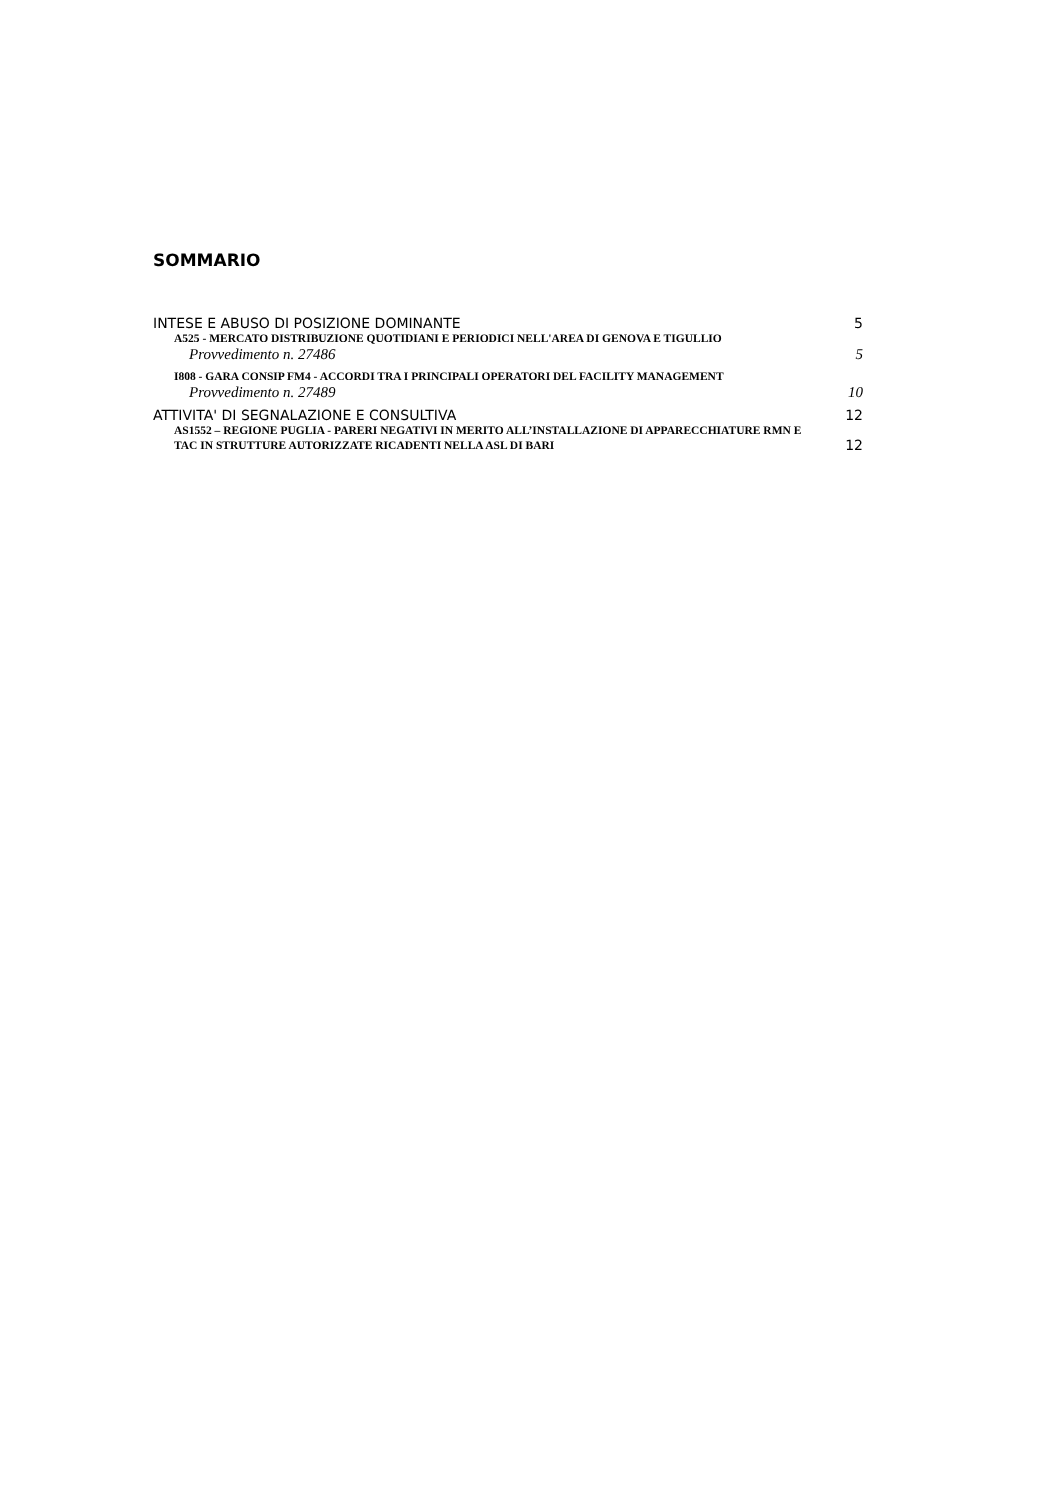SOMMARIO
INTESE E ABUSO DI POSIZIONE DOMINANTE 5
A525 - MERCATO DISTRIBUZIONE QUOTIDIANI E PERIODICI NELL'AREA DI GENOVA E TIGULLIO
Provvedimento n. 27486 5
I808 - GARA CONSIP FM4 - ACCORDI TRA I PRINCIPALI OPERATORI DEL FACILITY MANAGEMENT
Provvedimento n. 27489 10
ATTIVITA' DI SEGNALAZIONE E CONSULTIVA 12
AS1552 – REGIONE PUGLIA - PARERI NEGATIVI IN MERITO ALL’INSTALLAZIONE DI APPARECCHIATURE RMN E TAC IN STRUTTURE AUTORIZZATE RICADENTI NELLA ASL DI BARI
12